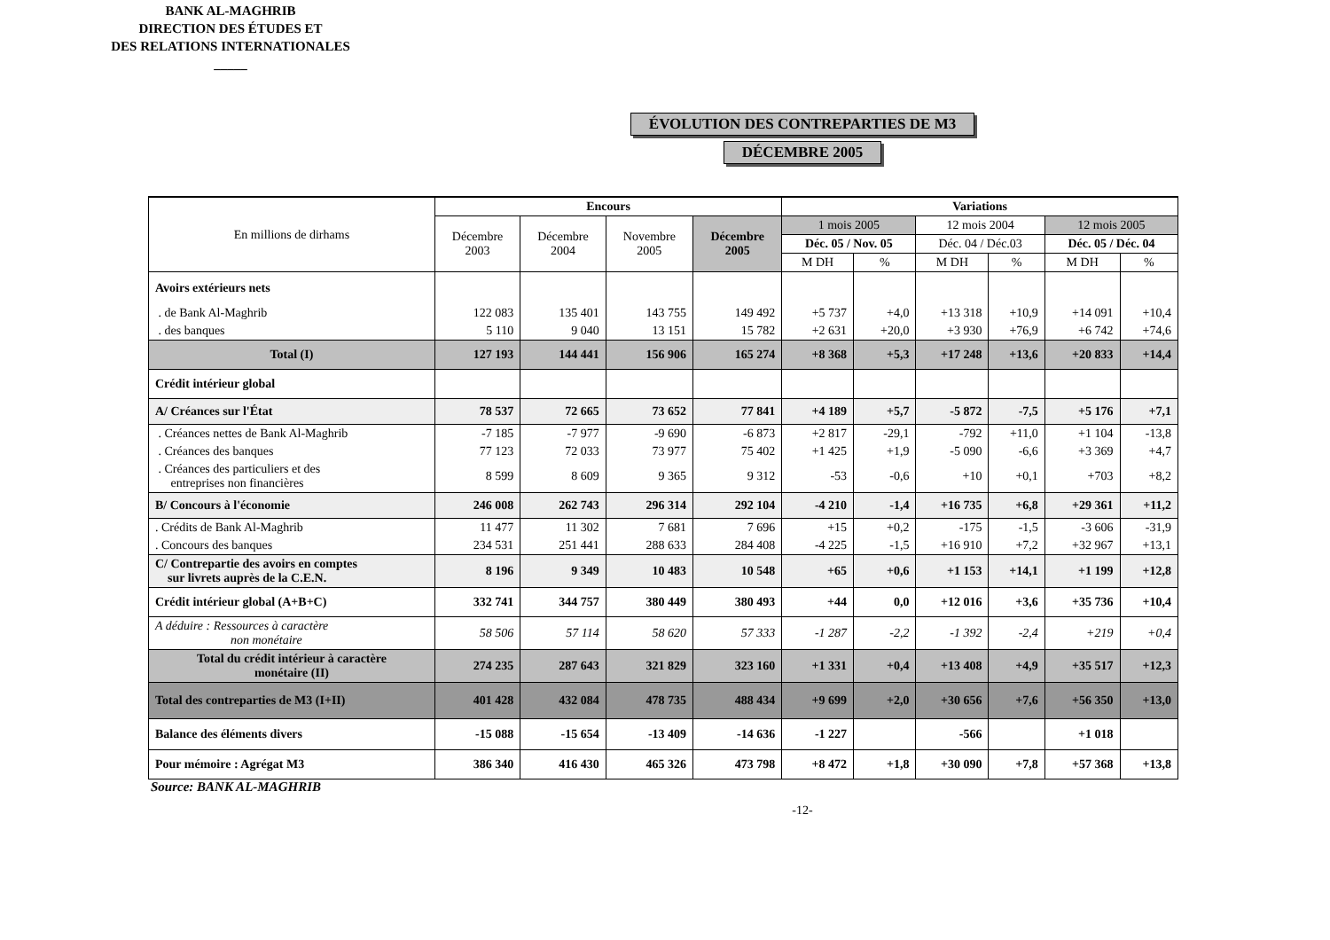BANK AL-MAGHRIB
DIRECTION DES ÉTUDES ET
DES RELATIONS INTERNATIONALES
_____
ÉVOLUTION DES CONTREPARTIES DE M3
DÉCEMBRE 2005
| En millions de dirhams | Encours | | | | Variations | | | | | |
| --- | --- | --- | --- | --- | --- | --- | --- | --- | --- | --- |
| | Décembre 2003 | Décembre 2004 | Novembre 2005 | Décembre 2005 | 1 mois 2005 | | 12 mois 2004 | | 12 mois 2005 | |
| | | | | | Déc. 05 / Nov. 05 | | Déc. 04 / Déc.03 | | Déc. 05 / Déc. 04 | |
| | | | | | M DH | % | M DH | % | M DH | % |
| Avoirs extérieurs nets | | | | | | | | | | |
| . de Bank Al-Maghrib | 122 083 | 135 401 | 143 755 | 149 492 | +5 737 | +4,0 | +13 318 | +10,9 | +14 091 | +10,4 |
| . des banques | 5 110 | 9 040 | 13 151 | 15 782 | +2 631 | +20,0 | +3 930 | +76,9 | +6 742 | +74,6 |
| Total (I) | 127 193 | 144 441 | 156 906 | 165 274 | +8 368 | +5,3 | +17 248 | +13,6 | +20 833 | +14,4 |
| Crédit intérieur global | | | | | | | | | | |
| A/ Créances sur l'État | 78 537 | 72 665 | 73 652 | 77 841 | +4 189 | +5,7 | -5 872 | -7,5 | +5 176 | +7,1 |
| . Créances nettes de Bank Al-Maghrib | -7 185 | -7 977 | -9 690 | -6 873 | +2 817 | -29,1 | -792 | +11,0 | +1 104 | -13,8 |
| . Créances des banques | 77 123 | 72 033 | 73 977 | 75 402 | +1 425 | +1,9 | -5 090 | -6,6 | +3 369 | +4,7 |
| . Créances des particuliers et des entreprises non financières | 8 599 | 8 609 | 9 365 | 9 312 | -53 | -0,6 | +10 | +0,1 | +703 | +8,2 |
| B/ Concours à l'économie | 246 008 | 262 743 | 296 314 | 292 104 | -4 210 | -1,4 | +16 735 | +6,8 | +29 361 | +11,2 |
| . Crédits de Bank Al-Maghrib | 11 477 | 11 302 | 7 681 | 7 696 | +15 | +0,2 | -175 | -1,5 | -3 606 | -31,9 |
| . Concours des banques | 234 531 | 251 441 | 288 633 | 284 408 | -4 225 | -1,5 | +16 910 | +7,2 | +32 967 | +13,1 |
| C/ Contrepartie des avoirs en comptes sur livrets auprès de la C.E.N. | 8 196 | 9 349 | 10 483 | 10 548 | +65 | +0,6 | +1 153 | +14,1 | +1 199 | +12,8 |
| Crédit intérieur global (A+B+C) | 332 741 | 344 757 | 380 449 | 380 493 | +44 | 0,0 | +12 016 | +3,6 | +35 736 | +10,4 |
| A déduire : Ressources à caractère non monétaire | 58 506 | 57 114 | 58 620 | 57 333 | -1 287 | -2,2 | -1 392 | -2,4 | +219 | +0,4 |
| Total du crédit intérieur à caractère monétaire (II) | 274 235 | 287 643 | 321 829 | 323 160 | +1 331 | +0,4 | +13 408 | +4,9 | +35 517 | +12,3 |
| Total des contreparties de M3 (I+II) | 401 428 | 432 084 | 478 735 | 488 434 | +9 699 | +2,0 | +30 656 | +7,6 | +56 350 | +13,0 |
| Balance des éléments divers | -15 088 | -15 654 | -13 409 | -14 636 | -1 227 | | -566 | | +1 018 | |
| Pour mémoire : Agrégat M3 | 386 340 | 416 430 | 465 326 | 473 798 | +8 472 | +1,8 | +30 090 | +7,8 | +57 368 | +13,8 |
Source: BANK AL-MAGHRIB
-12-